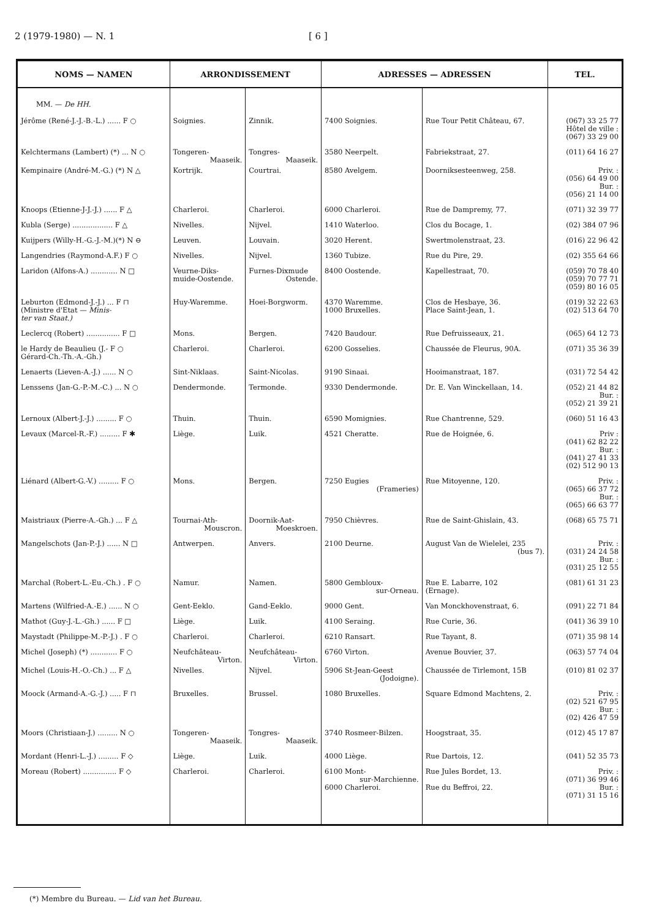2 (1979-1980) — N. 1 [ 6 ]
| NOMS — NAMEN | ARRONDISSEMENT | | ADRESSES — ADRESSEN | | TEL. |
| --- | --- | --- | --- | --- | --- |
| MM. — De HH. | | | | | |
| Jérôme (René-J.-J.-B.-L.) ...... F ○ | Soignies. | Zinnik. | 7400 Soignies. | Rue Tour Petit Château, 67. | (067) 33 25 77 Hôtel de ville : (067) 33 29 00 |
| Kelchtermans (Lambert) (*) ... N ○ | Tongeren- Maaseik. | Tongres- Maaseik. | 3580 Neerpelt. | Fabriekstraat, 27. | (011) 64 16 27 |
| Kempinaire (André-M.-G.) (*) N △ | Kortrijk. | Courtrai. | 8580 Avelgem. | Doorniksesteenweg, 258. | Priv. : (056) 64 49 00 Bur. : (056) 21 14 00 |
| Knoops (Etienne-J-J.-J.) ...... F △ | Charleroi. | Charleroi. | 6000 Charleroi. | Rue de Dampremy, 77. | (071) 32 39 77 |
| Kubla (Serge) .................. F △ | Nivelles. | Nijvel. | 1410 Waterloo. | Clos du Bocage, 1. | (02) 384 07 96 |
| Kuijpers (Willy-H.-G.-J.-M.)(*) N ⊖ | Leuven. | Louvain. | 3020 Herent. | Swertmolenstraat, 23. | (016) 22 96 42 |
| Langendries (Raymond-A.F.) F ○ | Nivelles. | Nijvel. | 1360 Tubize. | Rue du Pire, 29. | (02) 355 64 66 |
| Laridon (Alfons-A.) ............ N □ | Veurne-Diks- muide-Oostende. | Furnes-Dixmude Ostende. | 8400 Oostende. | Kapellestraat, 70. | (059) 70 78 40 (059) 70 77 71 (059) 80 16 05 |
| Leburton (Edmond-J.-J.) ... F ⊓ (Ministre d'Etat — Minis- ter van Staat.) | Huy-Waremme. | Hoei-Borgworm. | 4370 Waremme. 1000 Bruxelles. | Clos de Hesbaye, 36. Place Saint-Jean, 1. | (019) 32 22 63 (02) 513 64 70 |
| Leclercq (Robert) ............... F □ | Mons. | Bergen. | 7420 Baudour. | Rue Defruisseaux, 21. | (065) 64 12 73 |
| le Hardy de Beaulieu (J.- F ○ Gérard-Ch.-Th.-A.-Gh.) | Charleroi. | Charleroi. | 6200 Gosselies. | Chaussée de Fleurus, 90A. | (071) 35 36 39 |
| Lenaerts (Lieven-A.-J.) ...... N ○ | Sint-Niklaas. | Saint-Nicolas. | 9190 Sinaai. | Hooimanstraat, 187. | (031) 72 54 42 |
| Lenssens (Jan-G.-P.-M.-C.) ... N ○ | Dendermonde. | Termonde. | 9330 Dendermonde. | Dr. E. Van Winckellaan, 14. | (052) 21 44 82 Bur. : (052) 21 39 21 |
| Lernoux (Albert-J.-J.) ......... F ○ | Thuin. | Thuin. | 6590 Momignies. | Rue Chantrenne, 529. | (060) 51 16 43 |
| Levaux (Marcel-R.-F.) ......... F ✱ | Liège. | Luik. | 4521 Cheratte. | Rue de Hoignée, 6. | Priv : (041) 62 82 22 Bur. : (041) 27 41 33 (02) 512 90 13 |
| Liénard (Albert-G.-V.) ......... F ○ | Mons. | Bergen. | 7250 Eugies (Frameries) | Rue Mitoyenne, 120. | Priv. : (065) 66 37 72 Bur. : (065) 66 63 77 |
| Maistriaux (Pierre-A.-Gh.) ... F △ | Tournai-Ath- Mouscron. | Doornik-Aat- Moeskroen. | 7950 Chièvres. | Rue de Saint-Ghislain, 43. | (068) 65 75 71 |
| Mangelschots (Jan-P.-J.) ...... N □ | Antwerpen. | Anvers. | 2100 Deurne. | August Van de Wielelei, 235 (bus 7). | Priv. : (031) 24 24 58 Bur. : (031) 25 12 55 |
| Marchal (Robert-L.-Eu.-Ch.) . F ○ | Namur. | Namen. | 5800 Gembloux- sur-Orneau. | Rue E. Labarre, 102 (Ernage). | (081) 61 31 23 |
| Martens (Wilfried-A.-E.) ...... N ○ | Gent-Eeklo. | Gand-Eeklo. | 9000 Gent. | Van Monckhovenstraat, 6. | (091) 22 71 84 |
| Mathot (Guy-J.-L.-Gh.) ...... F □ | Liège. | Luik. | 4100 Seraing. | Rue Curie, 36. | (041) 36 39 10 |
| Maystadt (Philippe-M.-P.-J.) . F ○ | Charleroi. | Charleroi. | 6210 Ransart. | Rue Tayant, 8. | (071) 35 98 14 |
| Michel (Joseph) (*) ............ F ○ | Neufchâteau- Virton. | Neufchâteau- Virton. | 6760 Virton. | Avenue Bouvier, 37. | (063) 57 74 04 |
| Michel (Louis-H.-O.-Ch.) ... F △ | Nivelles. | Nijvel. | 5906 St-Jean-Geest (Jodoigne). | Chaussée de Tirlemont, 15B | (010) 81 02 37 |
| Moock (Armand-A.-G.-J.) ..... F ⊓ | Bruxelles. | Brussel. | 1080 Bruxelles. | Square Edmond Machtens, 2. | Priv. : (02) 521 67 95 Bur. : (02) 426 47 59 |
| Moors (Christiaan-J.) ......... N ○ | Tongeren- Maaseik. | Tongres- Maaseik. | 3740 Rosmeer-Bilzen. | Hoogstraat, 35. | (012) 45 17 87 |
| Mordant (Henri-L.-J.) ......... F ◇ | Liège. | Luik. | 4000 Liège. | Rue Dartois, 12. | (041) 52 35 73 |
| Moreau (Robert) ............... F ◇ | Charleroi. | Charleroi. | 6100 Mont- sur-Marchienne. 6000 Charleroi. | Rue Jules Bordet, 13. Rue du Beffroi, 22. | Priv. : (071) 36 99 46 Bur. : (071) 31 15 16 |
(*) Membre du Bureau. — Lid van het Bureau.